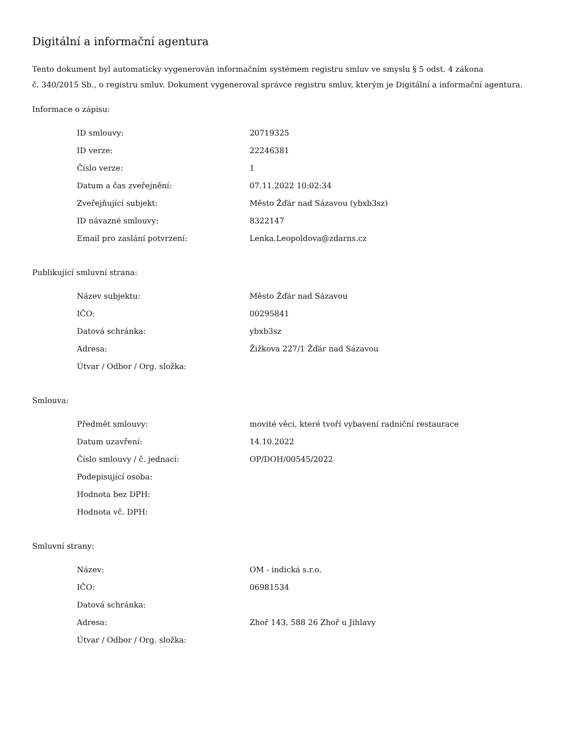Digitální a informační agentura
Tento dokument byl automaticky vygenerován informačním systémem registru smluv ve smyslu § 5 odst. 4 zákona
č. 340/2015 Sb., o registru smluv. Dokument vygeneroval správce registru smluv, kterým je Digitální a informační agentura.
Informace o zápisu:
| ID smlouvy: | 20719325 |
| ID verze: | 22246381 |
| Číslo verze: | 1 |
| Datum a čas zveřejnění: | 07.11.2022 10:02:34 |
| Zveřejňující subjekt: | Město Žďár nad Sázavou (ybxb3sz) |
| ID návazné smlouvy: | 8322147 |
| Email pro zaslání potvrzení: | Lenka.Leopoldova@zdarns.cz |
Publikující smluvní strana:
| Název subjektu: | Město Žďár nad Sázavou |
| IČO: | 00295841 |
| Datová schránka: | ybxb3sz |
| Adresa: | Žižkova 227/1 Žďár nad Sázavou |
| Útvar / Odbor / Org. složka: | |
Smlouva:
| Předmět smlouvy: | movité věci, které tvoří vybavení radniční restaurace |
| Datum uzavření: | 14.10.2022 |
| Číslo smlouvy / č. jednací: | OP/DOH/00545/2022 |
| Podepisující osoba: | |
| Hodnota bez DPH: | |
| Hodnota vč. DPH: | |
Smluvní strany:
| Název: | OM - indická s.r.o. |
| IČO: | 06981534 |
| Datová schránka: | |
| Adresa: | Zhoř 143, 588 26 Zhoř u Jihlavy |
| Útvar / Odbor / Org. složka: | |